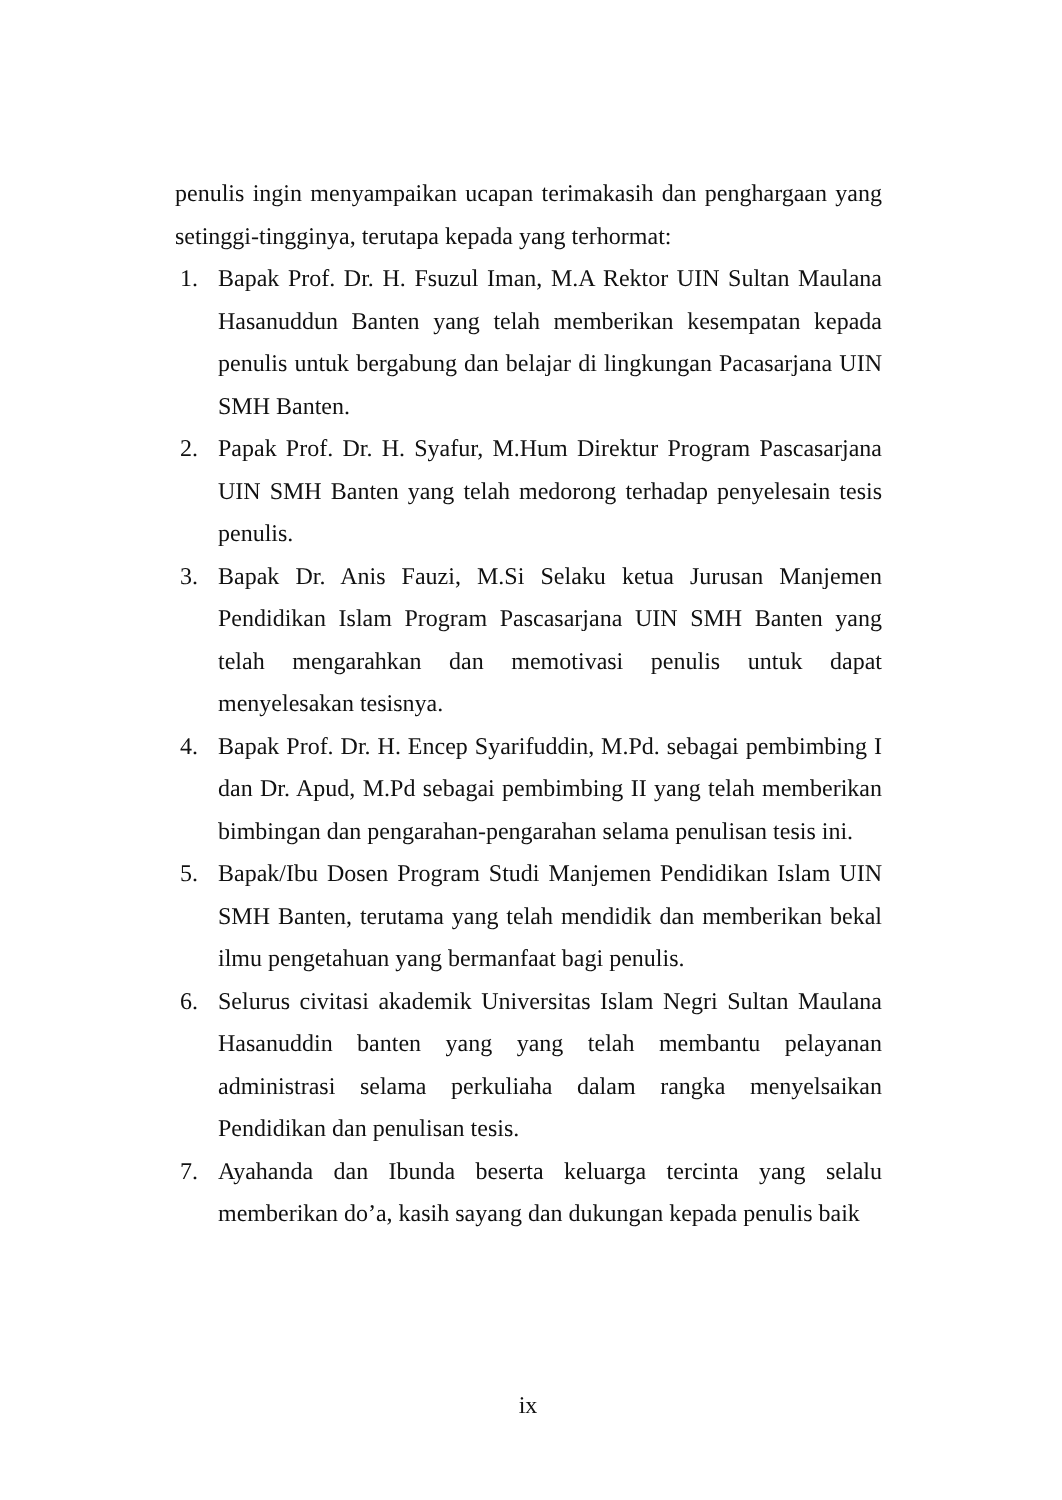penulis ingin menyampaikan ucapan terimakasih dan penghargaan yang setinggi-tingginya, terutapa kepada yang terhormat:
1. Bapak Prof. Dr. H. Fsuzul Iman, M.A Rektor UIN Sultan Maulana Hasanuddun Banten yang telah memberikan kesempatan kepada penulis untuk bergabung dan belajar di lingkungan Pacasarjana UIN SMH Banten.
2. Papak Prof. Dr. H. Syafur, M.Hum Direktur Program Pascasarjana UIN SMH Banten yang telah medorong terhadap penyelesain tesis penulis.
3. Bapak Dr. Anis Fauzi, M.Si Selaku ketua Jurusan Manjemen Pendidikan Islam Program Pascasarjana UIN SMH Banten yang telah mengarahkan dan memotivasi penulis untuk dapat menyelesakan tesisnya.
4. Bapak Prof. Dr. H. Encep Syarifuddin, M.Pd. sebagai pembimbing I dan Dr. Apud, M.Pd sebagai pembimbing II yang telah memberikan bimbingan dan pengarahan-pengarahan selama penulisan tesis ini.
5. Bapak/Ibu Dosen Program Studi Manjemen Pendidikan Islam UIN SMH Banten, terutama yang telah mendidik dan memberikan bekal ilmu pengetahuan yang bermanfaat bagi penulis.
6. Selurus civitasi akademik Universitas Islam Negri Sultan Maulana Hasanuddin banten yang yang telah membantu pelayanan administrasi selama perkuliaha dalam rangka menyelsaikan Pendidikan dan penulisan tesis.
7. Ayahanda dan Ibunda beserta keluarga tercinta yang selalu memberikan do’a, kasih sayang dan dukungan kepada penulis baik
ix